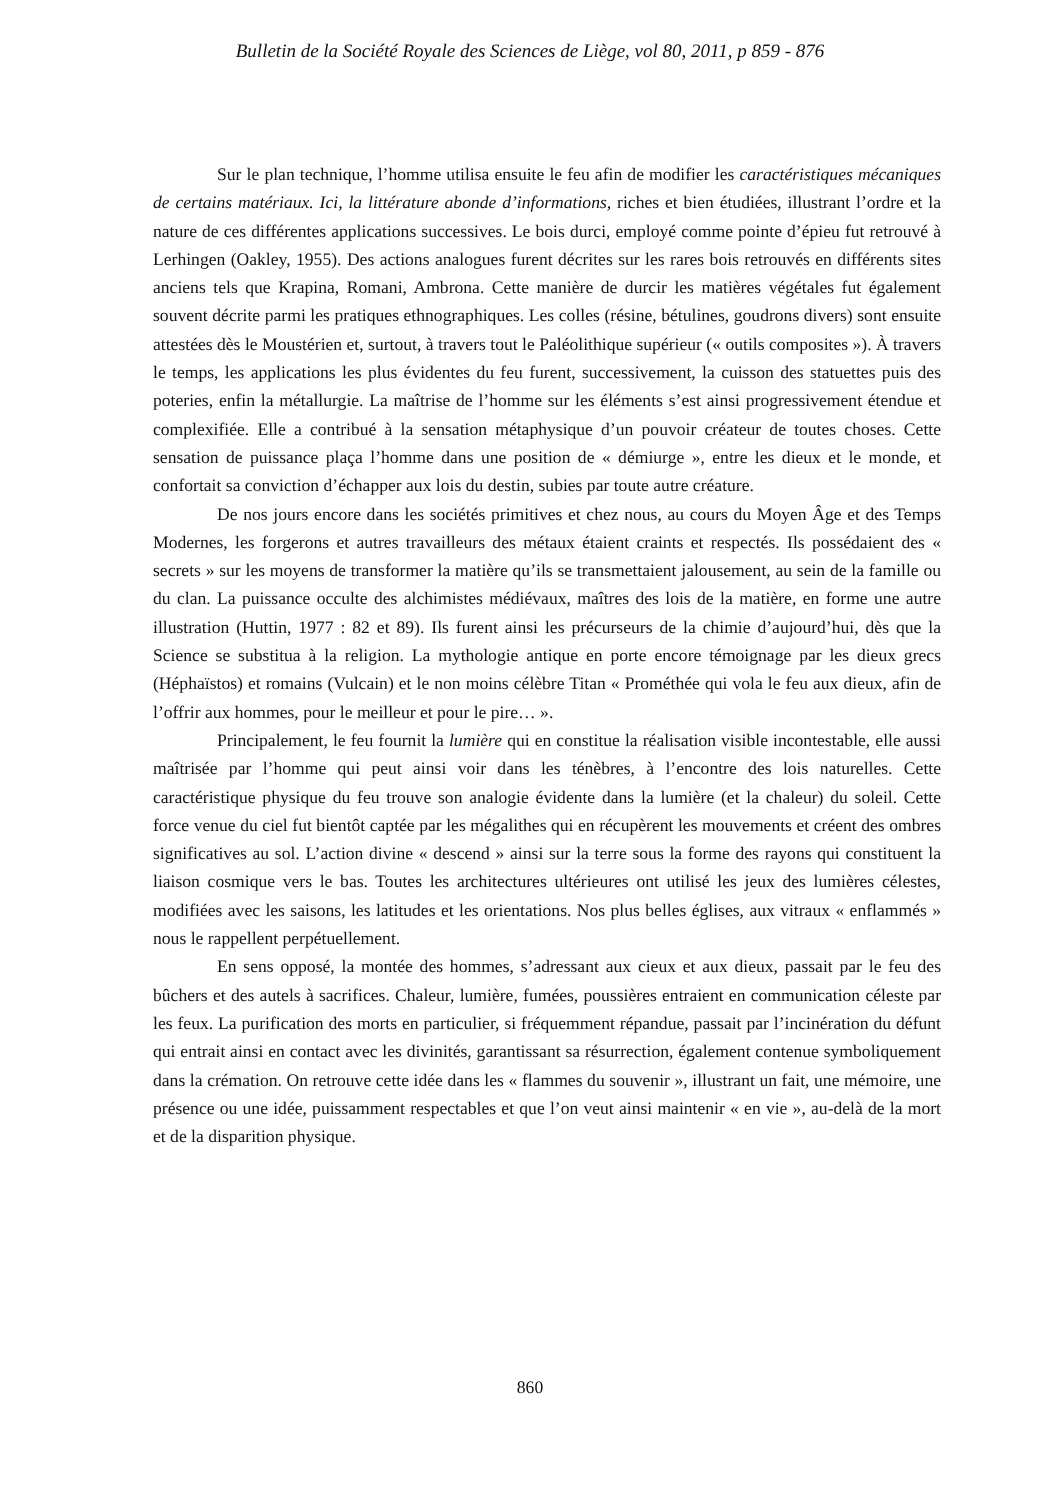Bulletin de la Société Royale des Sciences de Liège, vol 80, 2011, p 859 - 876
Sur le plan technique, l’homme utilisa ensuite le feu afin de modifier les caractéristiques mécaniques de certains matériaux. Ici, la littérature abonde d’informations, riches et bien étudiées, illustrant l’ordre et la nature de ces différentes applications successives. Le bois durci, employé comme pointe d’épieu fut retrouvé à Lerhingen (Oakley, 1955). Des actions analogues furent décrites sur les rares bois retrouvés en différents sites anciens tels que Krapina, Romani, Ambrona. Cette manière de durcir les matières végétales fut également souvent décrite parmi les pratiques ethnographiques. Les colles (résine, bétulines, goudrons divers) sont ensuite attestées dès le Moustérien et, surtout, à travers tout le Paléolithique supérieur (« outils composites »). À travers le temps, les applications les plus évidentes du feu furent, successivement, la cuisson des statuettes puis des poteries, enfin la métallurgie. La maîtrise de l’homme sur les éléments s’est ainsi progressivement étendue et complexifiée. Elle a contribué à la sensation métaphysique d’un pouvoir créateur de toutes choses. Cette sensation de puissance plaça l’homme dans une position de « démiurge », entre les dieux et le monde, et confortait sa conviction d’échapper aux lois du destin, subies par toute autre créature.
De nos jours encore dans les sociétés primitives et chez nous, au cours du Moyen Âge et des Temps Modernes, les forgerons et autres travailleurs des métaux étaient craints et respectés. Ils possédaient des « secrets » sur les moyens de transformer la matière qu’ils se transmettaient jalousement, au sein de la famille ou du clan. La puissance occulte des alchimistes médiévaux, maîtres des lois de la matière, en forme une autre illustration (Huttin, 1977 : 82 et 89). Ils furent ainsi les précurseurs de la chimie d’aujourd’hui, dès que la Science se substitua à la religion. La mythologie antique en porte encore témoignage par les dieux grecs (Héphaïstos) et romains (Vulcain) et le non moins célèbre Titan « Prométhée qui vola le feu aux dieux, afin de l’offrir aux hommes, pour le meilleur et pour le pire… ».
Principalement, le feu fournit la lumière qui en constitue la réalisation visible incontestable, elle aussi maîtrisée par l’homme qui peut ainsi voir dans les ténèbres, à l’encontre des lois naturelles. Cette caractéristique physique du feu trouve son analogie évidente dans la lumière (et la chaleur) du soleil. Cette force venue du ciel fut bientôt captée par les mégalithes qui en récupèrent les mouvements et créent des ombres significatives au sol. L’action divine « descend » ainsi sur la terre sous la forme des rayons qui constituent la liaison cosmique vers le bas. Toutes les architectures ultérieures ont utilisé les jeux des lumières célestes, modifiées avec les saisons, les latitudes et les orientations. Nos plus belles églises, aux vitraux « enflammés » nous le rappellent perpétuellement.
En sens opposé, la montée des hommes, s’adressant aux cieux et aux dieux, passait par le feu des bûchers et des autels à sacrifices. Chaleur, lumière, fumées, poussières entraient en communication céleste par les feux. La purification des morts en particulier, si fréquemment répandue, passait par l’incinération du défunt qui entrait ainsi en contact avec les divinités, garantissant sa résurrection, également contenue symboliquement dans la crémation. On retrouve cette idée dans les « flammes du souvenir », illustrant un fait, une mémoire, une présence ou une idée, puissamment respectables et que l’on veut ainsi maintenir « en vie », au-delà de la mort et de la disparition physique.
860